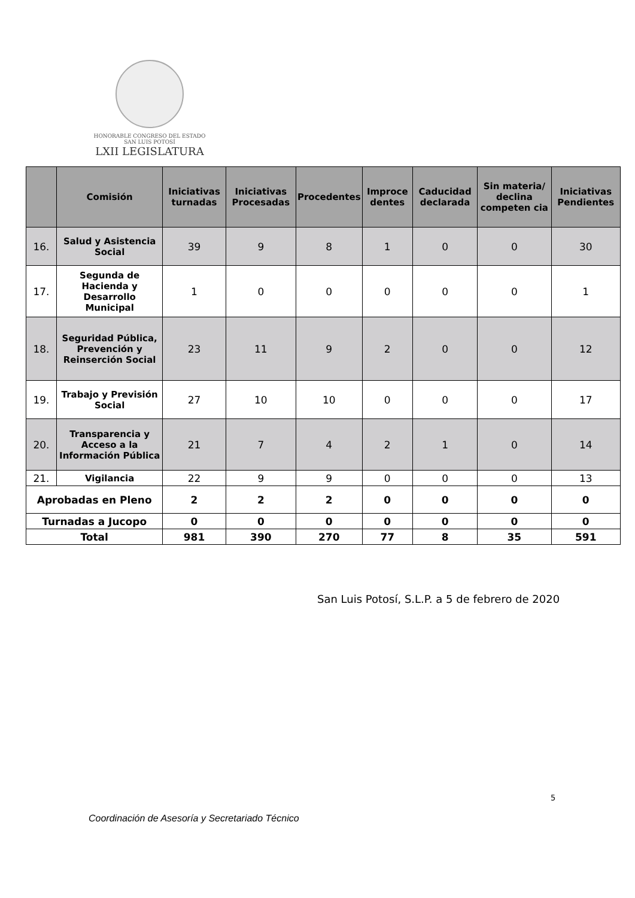HONORABLE CONGRESO DEL ESTADO
SAN LUIS POTOSÍ
LXII LEGISLATURA
| | Comisión | Iniciativas turnadas | Iniciativas Procesadas | Procedentes | Improce dentes | Caducidad declarada | Sin materia/ declina competen cia | Iniciativas Pendientes |
| --- | --- | --- | --- | --- | --- | --- | --- | --- |
| 16. | Salud y Asistencia Social | 39 | 9 | 8 | 1 | 0 | 0 | 30 |
| 17. | Segunda de Hacienda y Desarrollo Municipal | 1 | 0 | 0 | 0 | 0 | 0 | 1 |
| 18. | Seguridad Pública, Prevención y Reinserción Social | 23 | 11 | 9 | 2 | 0 | 0 | 12 |
| 19. | Trabajo y Previsión Social | 27 | 10 | 10 | 0 | 0 | 0 | 17 |
| 20. | Transparencia y Acceso a la Información Pública | 21 | 7 | 4 | 2 | 1 | 0 | 14 |
| 21. | Vigilancia | 22 | 9 | 9 | 0 | 0 | 0 | 13 |
| Aprobadas en Pleno | | 2 | 2 | 2 | 0 | 0 | 0 | 0 |
| Turnadas a Jucopo | | 0 | 0 | 0 | 0 | 0 | 0 | 0 |
| Total | | 981 | 390 | 270 | 77 | 8 | 35 | 591 |
San Luis Potosí, S.L.P. a 5 de febrero de 2020
5
Coordinación de Asesoría y Secretariado Técnico